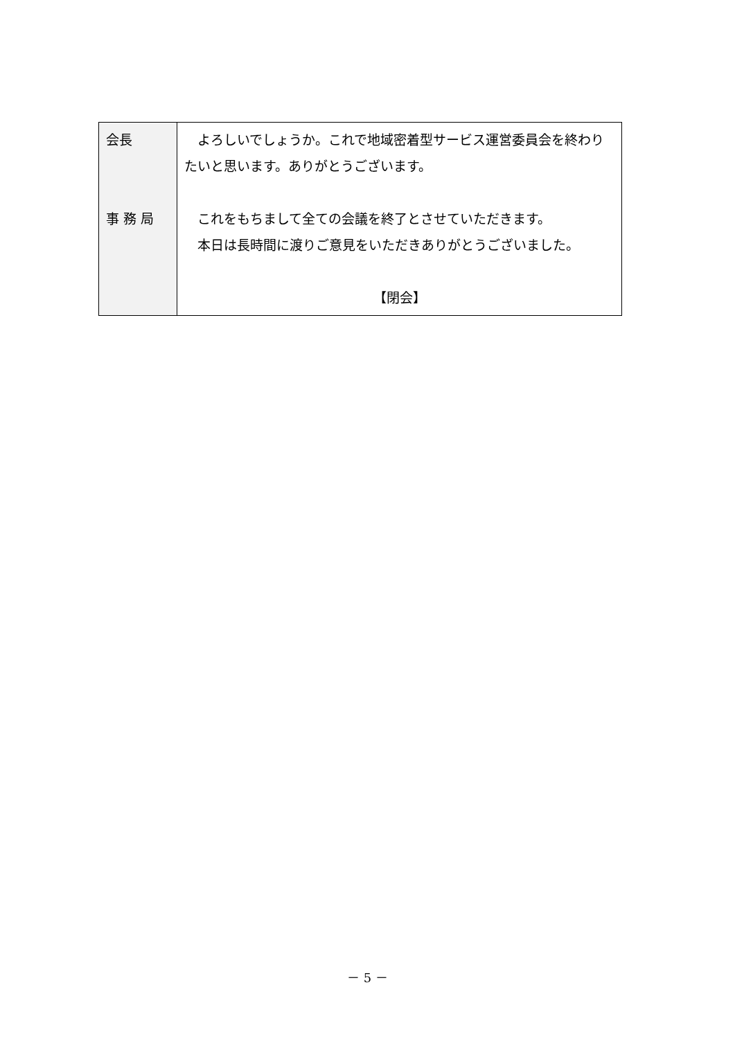| 会長 事 務 局 | よろしいでしょうか。これで地域密着型サービス運営委員会を終わりたいと思います。ありがとうございます。 これをもちまして全ての会議を終了とさせていただきます。 本日は長時間に渡りご意見をいただきありがとうございました。 【閉会】 |
－ 5 －